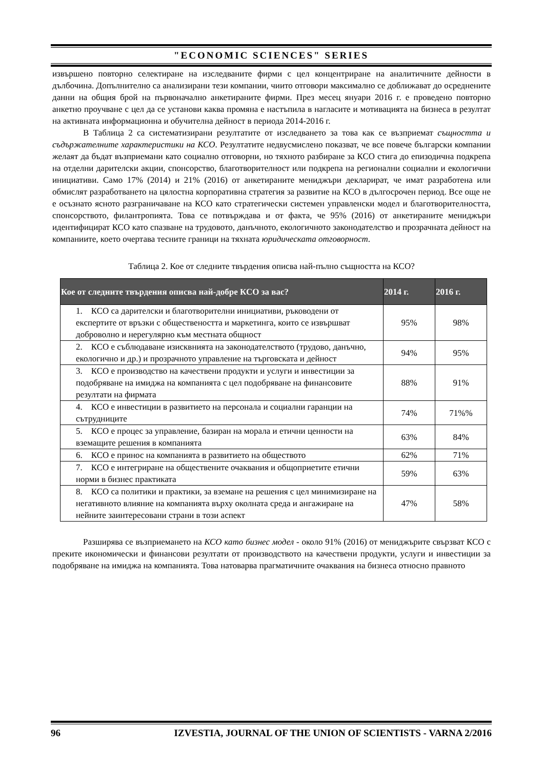"ECONOMIC SCIENCES" SERIES
извършено повторно селектиране на изследваните фирми с цел концентриране на аналитичните дейности в дълбочина. Допълнително са анализирани тези компании, чиито отговори максимално се доближават до осреднените данни на общия брой на първоначално анкетираните фирми. През месец януари 2016 г. е проведено повторно анкетно проучване с цел да се установи каква промяна е настъпила в нагласите и мотивацията на бизнеса в резултат на активната информационна и обучителна дейност в периода 2014-2016 г.
В Таблица 2 са систематизирани резултатите от изследването за това как се възприемат същността и съдържателните характеристики на КСО. Резултатите недвусмислено показват, че все повече български компании желаят да бъдат възприемани като социално отговорни, но тяхното разбиране за КСО стига до епизодична подкрепа на отделни дарителски акции, спонсорство, благотворителност или подкрепа на регионални социални и екологични инициативи. Само 17% (2014) и 21% (2016) от анкетираните мениджъри декларират, че имат разработена или обмислят разработването на цялостна корпоративна стратегия за развитие на КСО в дългосрочен период. Все още не е осъзнато ясното разграничаване на КСО като стратегически системен управленски модел и благотворителността, спонсорството, филантропията. Това се потвърждава и от факта, че 95% (2016) от анкетираните мениджъри идентифицират КСО като спазване на трудовото, данъчното, екологичното законодателство и прозрачната дейност на компаниите, което очертава тесните граници на тяхната юридическата отговорност.
Таблица 2. Кое от следните твърдения описва най-пълно същността на КСО?
| Кое от следните твърдения описва най-добре КСО за вас? | 2014 г. | 2016 г. |
| --- | --- | --- |
| 1. КСО са дарителски и благотворителни инициативи, ръководени от експертите от връзки с обществеността и маркетинга, които се извършват доброволно и нерегулярно към местната общност | 95% | 98% |
| 2. КСО е съблюдаване изисквнията на законодателството (трудово, данъчно, екологично и др.) и прозрачното управление на търговската и дейност | 94% | 95% |
| 3. КСО е производство на качествени продукти и услуги и инвестиции за подобряване на имиджа на компанията с цел подобряване на финансовите резултати на фирмата | 88% | 91% |
| 4. КСО е инвестиции в развитието на персонала и социални гаранции на сътрудниците | 74% | 71%% |
| 5. КСО е процес за управление, базиран на морала и етични ценности на вземащите решения в компанията | 63% | 84% |
| 6. КСО е принос на компанията в развитието на обществото | 62% | 71% |
| 7. КСО е интегриране на обществените очаквания и общоприетите етични норми в бизнес практиката | 59% | 63% |
| 8. КСО са политики и практики, за вземане на решения с цел минимизиране на негативното влияние на компанията върху околната среда и ангажиране на нейните заинтересовани страни в този аспект | 47% | 58% |
Разширява се възприемането на КСО като бизнес модел - около 91% (2016) от мениджърите свързват КСО с преките икономически и финансови резултати от производството на качествени продукти, услуги и инвестиции за подобряване на имиджа на компанията. Това натоварва прагматичните очаквания на бизнеса относно правното
96 IZVESTIA, JOURNAL OF THE UNION OF SCIENTISTS - VARNA 2/2016